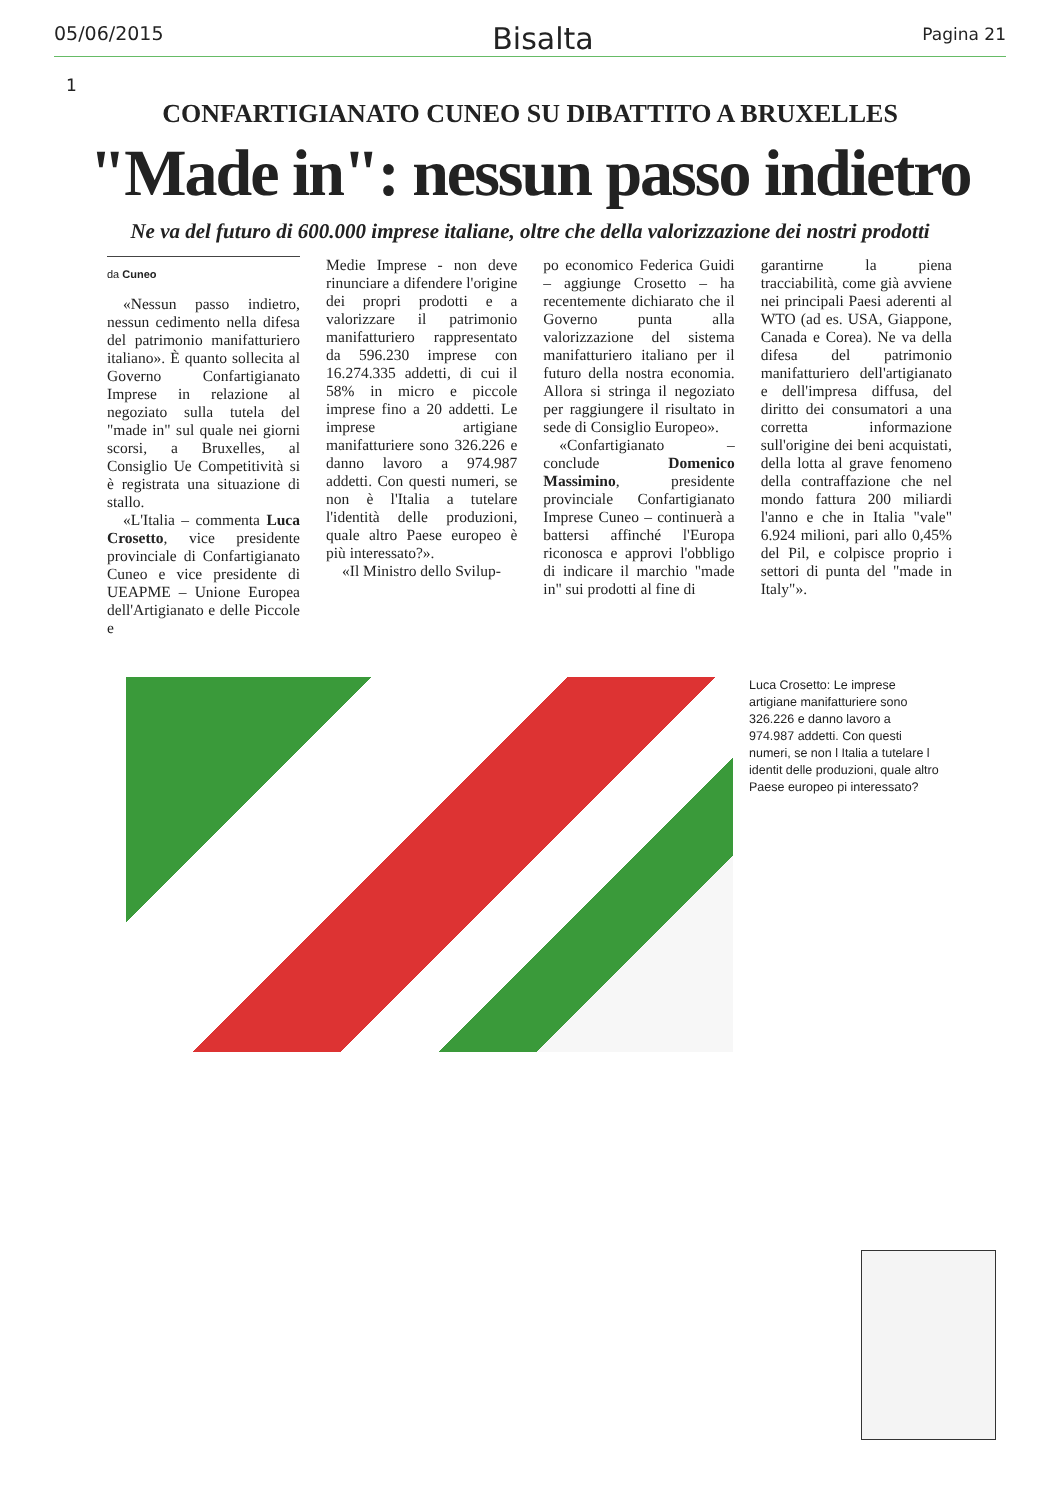05/06/2015 Bisalta Pagina 21
1
CONFARTIGIANATO CUNEO SU DIBATTITO A BRUXELLES
"Made in": nessun passo indietro
Ne va del futuro di 600.000 imprese italiane, oltre che della valorizzazione dei nostri prodotti
da Cuneo
«Nessun passo indietro, nessun cedimento nella difesa del patrimonio manifatturiero italiano». È quanto sollecita al Governo Confartigianato Imprese in relazione al negoziato sulla tutela del "made in" sul quale nei giorni scorsi, a Bruxelles, al Consiglio Ue Competitività si è registrata una situazione di stallo.
«L'Italia – commenta Luca Crosetto, vice presidente provinciale di Confartigianato Cuneo e vice presidente di UEAPME – Unione Europea dell'Artigianato e delle Piccole e
Medie Imprese - non deve rinunciare a difendere l'origine dei propri prodotti e a valorizzare il patrimonio manifatturiero rappresentato da 596.230 imprese con 16.274.335 addetti, di cui il 58% in micro e piccole imprese fino a 20 addetti. Le imprese artigiane manifatturiere sono 326.226 e danno lavoro a 974.987 addetti. Con questi numeri, se non è l'Italia a tutelare l'identità delle produzioni, quale altro Paese europeo è più interessato?».
«Il Ministro dello Svilup-
po economico Federica Guidi – aggiunge Crosetto – ha recentemente dichiarato che il Governo punta alla valorizzazione del sistema manifatturiero italiano per il futuro della nostra economia. Allora si stringa il negoziato per raggiungere il risultato in sede di Consiglio Europeo».
«Confartigianato – conclude Domenico Massimino, presidente provinciale Confartigianato Imprese Cuneo – continuerà a battersi affinché l'Europa riconosca e approvi l'obbligo di indicare il marchio "made in" sui prodotti al fine di
garantirne la piena tracciabilità, come già avviene nei principali Paesi aderenti al WTO (ad es. USA, Giappone, Canada e Corea). Ne va della difesa del patrimonio manifatturiero dell'artigianato e dell'impresa diffusa, del diritto dei consumatori a una corretta informazione sull'origine dei beni acquistati, della lotta al grave fenomeno della contraffazione che nel mondo fattura 200 miliardi l'anno e che in Italia "vale" 6.924 milioni, pari allo 0,45% del Pil, e colpisce proprio i settori di punta del "made in Italy"».
Luca Crosetto: Le imprese artigiane manifatturiere sono 326.226 e danno lavoro a 974.987 addetti. Con questi numeri, se non l Italia a tutelare l identit delle produzioni, quale altro Paese europeo pi interessato?